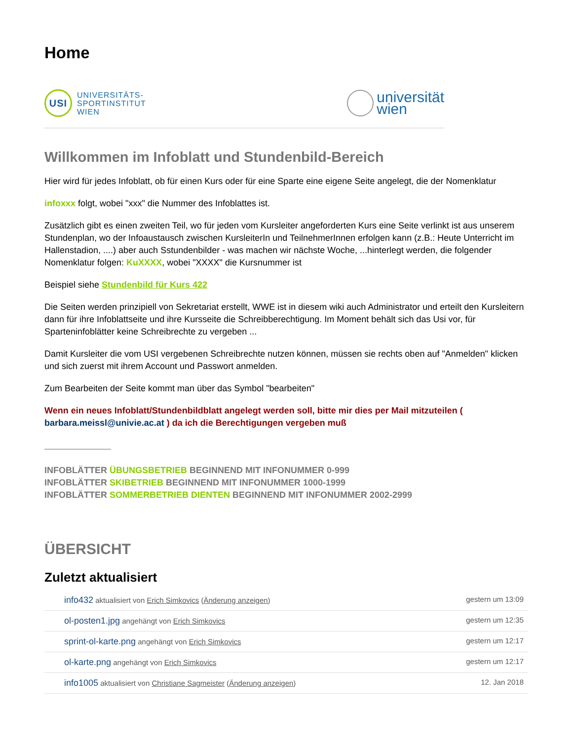Home
USI
UNIVERSITÄTS-
SPORTINSTITUT
WIEN
universität
wien
Willkommen im Infoblatt und Stundenbild-Bereich
Hier wird für jedes Infoblatt, ob für einen Kurs oder für eine Sparte eine eigene Seite angelegt, die der Nomenklatur
infoxxx folgt, wobei "xxx" die Nummer des Infoblattes ist.
Zusätzlich gibt es einen zweiten Teil, wo für jeden vom Kursleiter angeforderten Kurs eine Seite verlinkt ist aus unserem Stundenplan, wo der Infoaustausch zwischen KursleiterIn und TeilnehmerInnen erfolgen kann (z.B.: Heute Unterricht im Hallenstadion, ....) aber auch Sstundenbilder - was machen wir nächste Woche, ...hinterlegt werden, die folgender Nomenklatur folgen: KuXXXX, wobei "XXXX" die Kursnummer ist
Beispiel siehe Stundenbild für Kurs 422
Die Seiten werden prinzipiell von Sekretariat erstellt, WWE ist in diesem wiki auch Administrator und erteilt den Kursleitern dann für ihre Infoblattseite und ihre Kursseite die Schreibberechtigung. Im Moment behält sich das Usi vor, für Sparteninfoblätter keine Schreibrechte zu vergeben ...
Damit Kursleiter die vom USI vergebenen Schreibrechte nutzen können, müssen sie rechts oben auf "Anmelden" klicken und sich zuerst mit ihrem Account und Passwort anmelden.
Zum Bearbeiten der Seite kommt man über das Symbol "bearbeiten"
Wenn ein neues Infoblatt/Stundenbildblatt angelegt werden soll, bitte mir dies per Mail mitzuteilen ( barbara.meissl@univie.ac.at ) da ich die Berechtigungen vergeben muß
INFOBLÄTTER ÜBUNGSBETRIEB BEGINNEND MIT INFONUMMER 0-999
INFOBLÄTTER SKIBETRIEB BEGINNEND MIT INFONUMMER 1000-1999
INFOBLÄTTER SOMMERBETRIEB DIENTEN BEGINNEND MIT INFONUMMER 2002-2999
ÜBERSICHT
Zuletzt aktualisiert
info432 aktualisiert von Erich Simkovics (Änderung anzeigen) gestern um 13:09
ol-posten1.jpg angehängt von Erich Simkovics gestern um 12:35
sprint-ol-karte.png angehängt von Erich Simkovics gestern um 12:17
ol-karte.png angehängt von Erich Simkovics gestern um 12:17
info1005 aktualisiert von Christiane Sagmeister (Änderung anzeigen) 12. Jan 2018